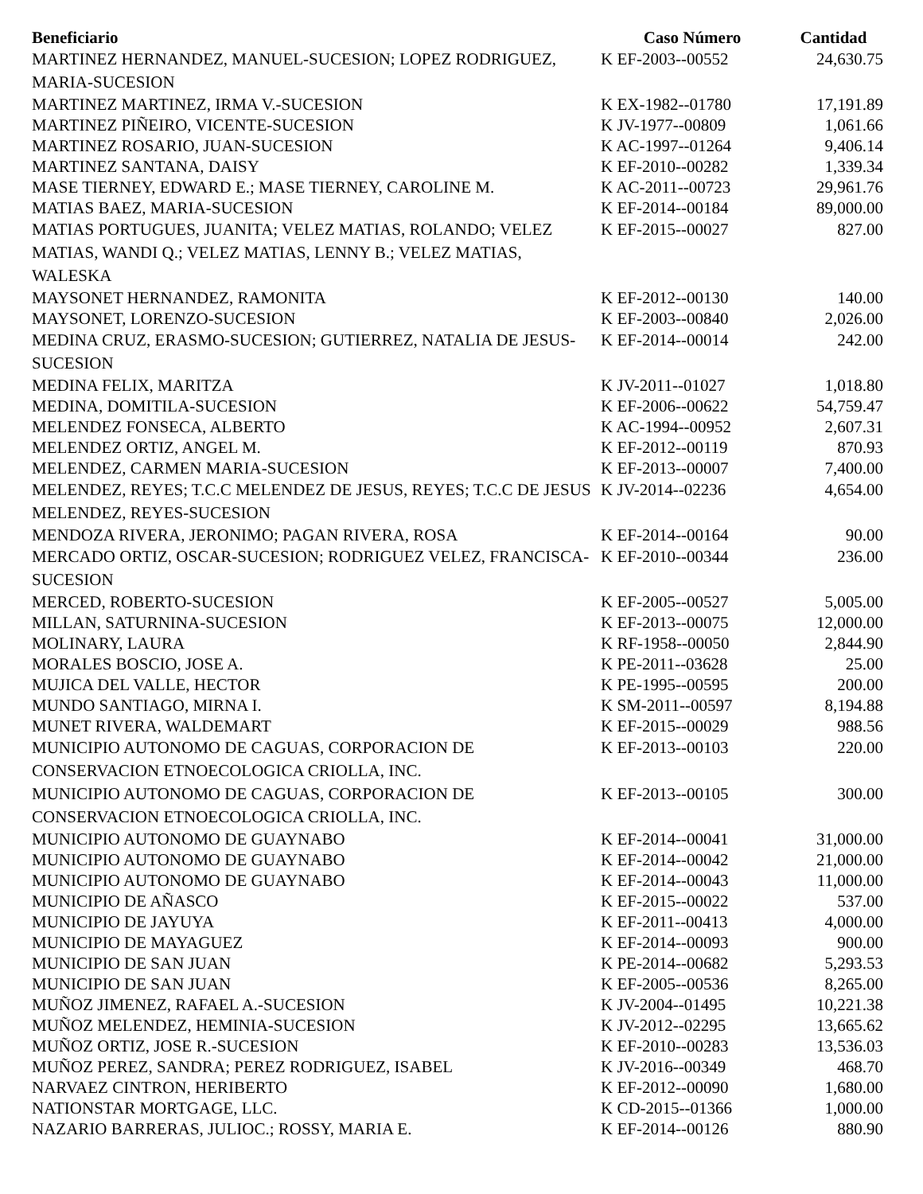| Beneficiario | Caso Número | Cantidad |
| --- | --- | --- |
| MARTINEZ HERNANDEZ, MANUEL-SUCESION; LOPEZ RODRIGUEZ, MARIA-SUCESION | K EF-2003--00552 | 24,630.75 |
| MARTINEZ MARTINEZ, IRMA V.-SUCESION | K EX-1982--01780 | 17,191.89 |
| MARTINEZ PIÑEIRO, VICENTE-SUCESION | K JV-1977--00809 | 1,061.66 |
| MARTINEZ ROSARIO, JUAN-SUCESION | K AC-1997--01264 | 9,406.14 |
| MARTINEZ SANTANA, DAISY | K EF-2010--00282 | 1,339.34 |
| MASE TIERNEY, EDWARD E.; MASE TIERNEY, CAROLINE M. | K AC-2011--00723 | 29,961.76 |
| MATIAS BAEZ, MARIA-SUCESION | K EF-2014--00184 | 89,000.00 |
| MATIAS PORTUGUES, JUANITA; VELEZ MATIAS, ROLANDO; VELEZ MATIAS, WANDI Q.; VELEZ MATIAS, LENNY B.; VELEZ MATIAS, WALESKA | K EF-2015--00027 | 827.00 |
| MAYSONET HERNANDEZ, RAMONITA | K EF-2012--00130 | 140.00 |
| MAYSONET, LORENZO-SUCESION | K EF-2003--00840 | 2,026.00 |
| MEDINA CRUZ, ERASMO-SUCESION; GUTIERREZ, NATALIA DE JESUS-SUCESION | K EF-2014--00014 | 242.00 |
| MEDINA FELIX, MARITZA | K JV-2011--01027 | 1,018.80 |
| MEDINA, DOMITILA-SUCESION | K EF-2006--00622 | 54,759.47 |
| MELENDEZ FONSECA, ALBERTO | K AC-1994--00952 | 2,607.31 |
| MELENDEZ ORTIZ, ANGEL M. | K EF-2012--00119 | 870.93 |
| MELENDEZ, CARMEN MARIA-SUCESION | K EF-2013--00007 | 7,400.00 |
| MELENDEZ, REYES; T.C.C MELENDEZ DE JESUS, REYES; T.C.C DE JESUS MELENDEZ, REYES-SUCESION | K JV-2014--02236 | 4,654.00 |
| MENDOZA RIVERA, JERONIMO; PAGAN RIVERA, ROSA | K EF-2014--00164 | 90.00 |
| MERCADO ORTIZ, OSCAR-SUCESION; RODRIGUEZ VELEZ, FRANCISCA-SUCESION | K EF-2010--00344 | 236.00 |
| MERCED, ROBERTO-SUCESION | K EF-2005--00527 | 5,005.00 |
| MILLAN, SATURNINA-SUCESION | K EF-2013--00075 | 12,000.00 |
| MOLINARY, LAURA | K RF-1958--00050 | 2,844.90 |
| MORALES BOSCIO, JOSE A. | K PE-2011--03628 | 25.00 |
| MUJICA DEL VALLE, HECTOR | K PE-1995--00595 | 200.00 |
| MUNDO SANTIAGO, MIRNA I. | K SM-2011--00597 | 8,194.88 |
| MUNET RIVERA, WALDEMART | K EF-2015--00029 | 988.56 |
| MUNICIPIO AUTONOMO DE CAGUAS, CORPORACION DE CONSERVACION ETNOECOLOGICA CRIOLLA, INC. | K EF-2013--00103 | 220.00 |
| MUNICIPIO AUTONOMO DE CAGUAS, CORPORACION DE CONSERVACION ETNOECOLOGICA CRIOLLA, INC. | K EF-2013--00105 | 300.00 |
| MUNICIPIO AUTONOMO DE GUAYNABO | K EF-2014--00041 | 31,000.00 |
| MUNICIPIO AUTONOMO DE GUAYNABO | K EF-2014--00042 | 21,000.00 |
| MUNICIPIO AUTONOMO DE GUAYNABO | K EF-2014--00043 | 11,000.00 |
| MUNICIPIO DE AÑASCO | K EF-2015--00022 | 537.00 |
| MUNICIPIO DE JAYUYA | K EF-2011--00413 | 4,000.00 |
| MUNICIPIO DE MAYAGUEZ | K EF-2014--00093 | 900.00 |
| MUNICIPIO DE SAN JUAN | K PE-2014--00682 | 5,293.53 |
| MUNICIPIO DE SAN JUAN | K EF-2005--00536 | 8,265.00 |
| MUÑOZ JIMENEZ, RAFAEL A.-SUCESION | K JV-2004--01495 | 10,221.38 |
| MUÑOZ MELENDEZ, HEMINIA-SUCESION | K JV-2012--02295 | 13,665.62 |
| MUÑOZ ORTIZ, JOSE R.-SUCESION | K EF-2010--00283 | 13,536.03 |
| MUÑOZ PEREZ, SANDRA; PEREZ RODRIGUEZ, ISABEL | K JV-2016--00349 | 468.70 |
| NARVAEZ CINTRON, HERIBERTO | K EF-2012--00090 | 1,680.00 |
| NATIONSTAR MORTGAGE, LLC. | K CD-2015--01366 | 1,000.00 |
| NAZARIO BARRERAS, JULIOC.; ROSSY, MARIA E. | K EF-2014--00126 | 880.90 |